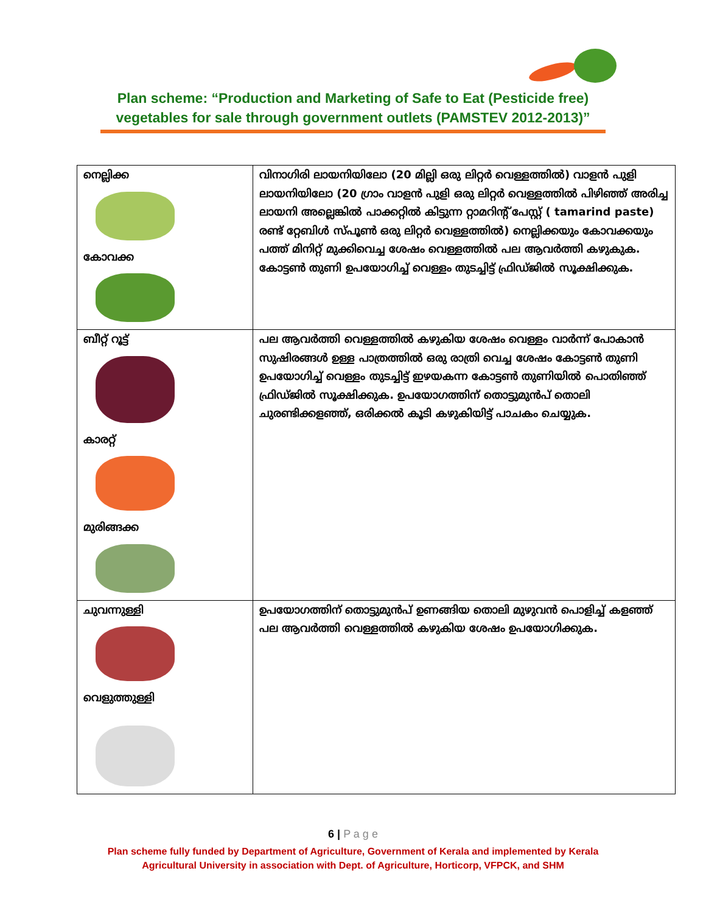Plan scheme: “Production and Marketing of Safe to Eat (Pesticide free)
vegetables for sale through government outlets (PAMSTEV 2012-2013)”
| നെല്ലിക്ക കോവക്ക | വിനാഗിരി ലായനിയിലോ (20 മില്ലി ഒരു ലിറ്റർ വെള്ളത്തിൽ) വാളൻ പുളി ലായനിയിലോ (20 ഗ്രാം വാളൻ പുളി ഒരു ലിറ്റർ വെള്ളത്തിൽ പിഴിഞ്ഞ് അരിച്ച ലായനി അല്ലെങ്കിൽ പാക്കറ്റിൽ കിട്ടുന്ന റ്റാമറിന്റ് പേസ്റ്റ് ( tamarind paste) രണ്ട് റ്റേബിൾ സ്പൂൺ ഒരു ലിറ്റർ വെള്ളത്തിൽ) നെല്ലിക്കയും കോവക്കയും പത്ത് മിനിറ്റ് മുക്കിവെച്ച ശേഷം വെള്ളത്തിൽ പല ആവർത്തി കഴുകുക. കോട്ടൺ തുണി ഉപയോഗിച്ച് വെള്ളം തുടച്ചിട്ട് ഫ്രിഡ്ജിൽ സൂക്ഷിക്കുക. |
| ബീറ്റ് റൂട്ട് കാരറ്റ് മുരിങ്ങക്ക | പല ആവർത്തി വെള്ളത്തിൽ കഴുകിയ ശേഷം വെള്ളം വാർന്ന് പോകാൻ സുഷിരങ്ങൾ ഉള്ള പാത്രത്തിൽ ഒരു രാത്രി വെച്ച ശേഷം കോട്ടൺ തുണി ഉപയോഗിച്ച് വെള്ളം തുടച്ചിട്ട് ഇഴയകന്ന കോട്ടൺ തുണിയിൽ പൊതിഞ്ഞ് ഫ്രിഡ്ജിൽ സൂക്ഷിക്കുക. ഉപയോഗത്തിന് തൊട്ടുമുൻപ് തൊലി ചുരണ്ടിക്കളഞ്ഞ്, ഒരിക്കൽ കൂടി കഴുകിയിട്ട് പാചകം ചെയ്യുക. |
| ചുവന്നുള്ളി വെളുത്തുള്ളി | ഉപയോഗത്തിന് തൊട്ടുമുൻപ് ഉണങ്ങിയ തൊലി മുഴുവൻ പൊളിച്ച് കളഞ്ഞ് പല ആവർത്തി വെള്ളത്തിൽ കഴുകിയ ശേഷം ഉപയോഗിക്കുക. |
6 | P a g e
Plan scheme fully funded by Department of Agriculture, Government of Kerala and implemented by Kerala
Agricultural University in association with Dept. of Agriculture, Horticorp, VFPCK, and SHM